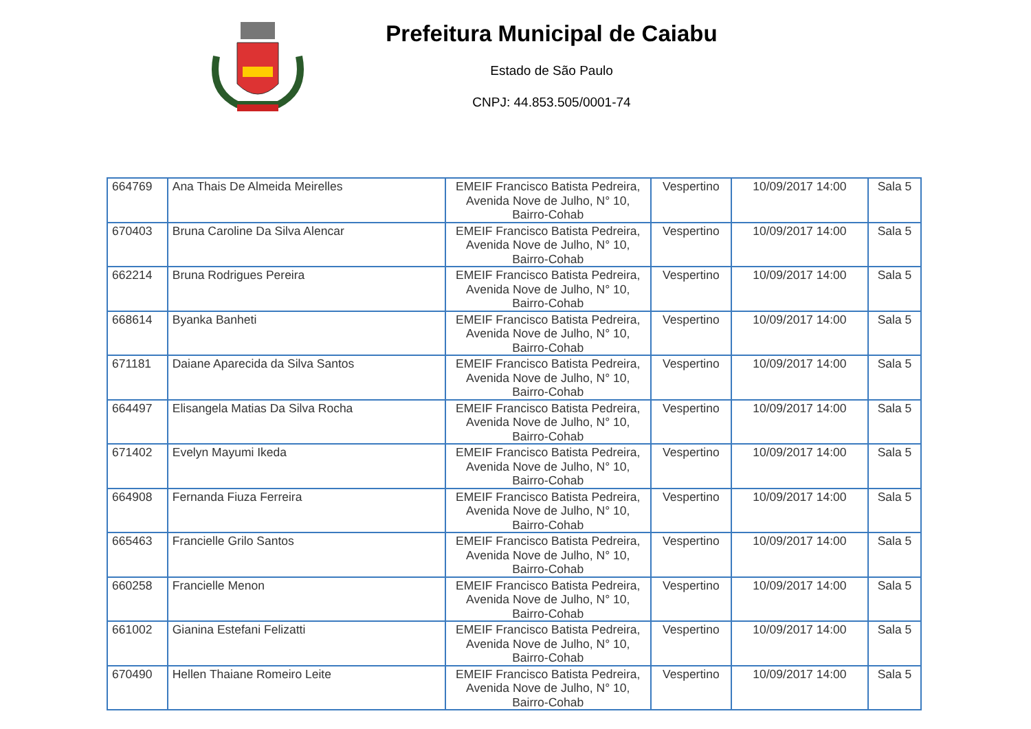Prefeitura Municipal de Caiabu
Estado de São Paulo
CNPJ: 44.853.505/0001-74
| 664769 | Ana Thais De Almeida Meirelles | EMEIF Francisco Batista Pedreira, Avenida Nove de Julho, N° 10, Bairro-Cohab | Vespertino | 10/09/2017 14:00 | Sala 5 |
| 670403 | Bruna Caroline Da Silva Alencar | EMEIF Francisco Batista Pedreira, Avenida Nove de Julho, N° 10, Bairro-Cohab | Vespertino | 10/09/2017 14:00 | Sala 5 |
| 662214 | Bruna Rodrigues Pereira | EMEIF Francisco Batista Pedreira, Avenida Nove de Julho, N° 10, Bairro-Cohab | Vespertino | 10/09/2017 14:00 | Sala 5 |
| 668614 | Byanka Banheti | EMEIF Francisco Batista Pedreira, Avenida Nove de Julho, N° 10, Bairro-Cohab | Vespertino | 10/09/2017 14:00 | Sala 5 |
| 671181 | Daiane Aparecida da Silva Santos | EMEIF Francisco Batista Pedreira, Avenida Nove de Julho, N° 10, Bairro-Cohab | Vespertino | 10/09/2017 14:00 | Sala 5 |
| 664497 | Elisangela Matias Da Silva Rocha | EMEIF Francisco Batista Pedreira, Avenida Nove de Julho, N° 10, Bairro-Cohab | Vespertino | 10/09/2017 14:00 | Sala 5 |
| 671402 | Evelyn Mayumi Ikeda | EMEIF Francisco Batista Pedreira, Avenida Nove de Julho, N° 10, Bairro-Cohab | Vespertino | 10/09/2017 14:00 | Sala 5 |
| 664908 | Fernanda Fiuza Ferreira | EMEIF Francisco Batista Pedreira, Avenida Nove de Julho, N° 10, Bairro-Cohab | Vespertino | 10/09/2017 14:00 | Sala 5 |
| 665463 | Francielle Grilo Santos | EMEIF Francisco Batista Pedreira, Avenida Nove de Julho, N° 10, Bairro-Cohab | Vespertino | 10/09/2017 14:00 | Sala 5 |
| 660258 | Francielle Menon | EMEIF Francisco Batista Pedreira, Avenida Nove de Julho, N° 10, Bairro-Cohab | Vespertino | 10/09/2017 14:00 | Sala 5 |
| 661002 | Gianina Estefani Felizatti | EMEIF Francisco Batista Pedreira, Avenida Nove de Julho, N° 10, Bairro-Cohab | Vespertino | 10/09/2017 14:00 | Sala 5 |
| 670490 | Hellen Thaiane Romeiro Leite | EMEIF Francisco Batista Pedreira, Avenida Nove de Julho, N° 10, Bairro-Cohab | Vespertino | 10/09/2017 14:00 | Sala 5 |